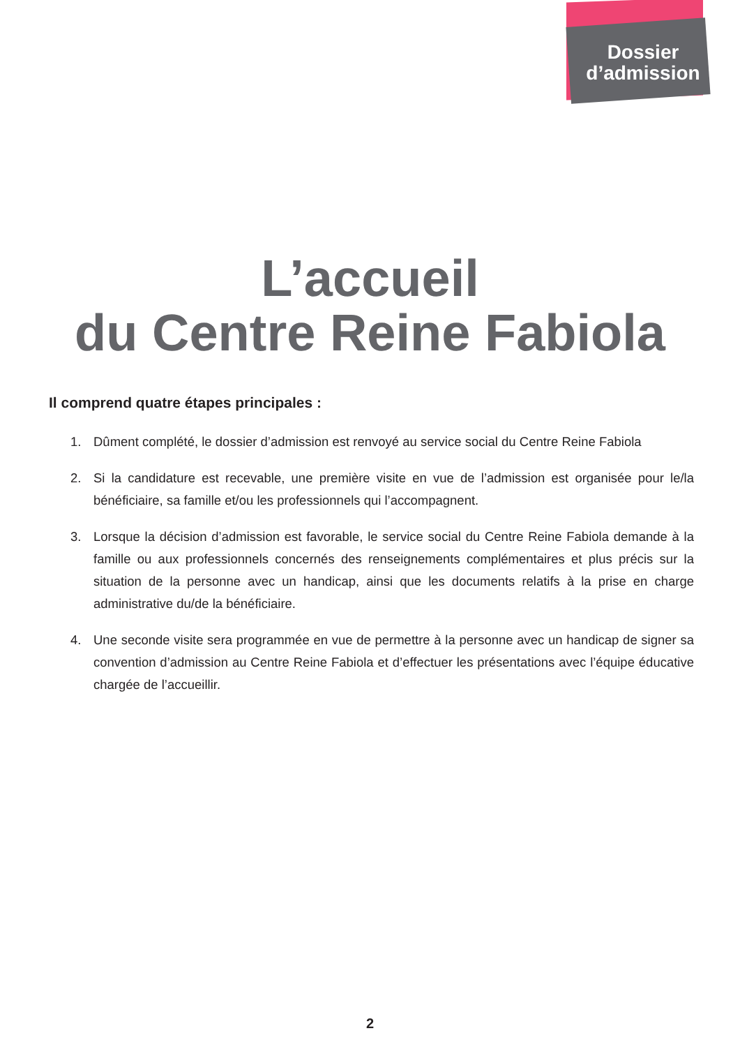Dossier
d’admission
L’accueil
du Centre Reine Fabiola
Il comprend quatre étapes principales :
1. Dûment complété, le dossier d’admission est renvoyé au service social du Centre Reine Fabiola
2. Si la candidature est recevable, une première visite en vue de l’admission est organisée pour le/la bénéficiaire, sa famille et/ou les professionnels qui l’accompagnent.
3. Lorsque la décision d’admission est favorable, le service social du Centre Reine Fabiola demande à la famille ou aux professionnels concernés des renseignements complémentaires et plus précis sur la situation de la personne avec un handicap, ainsi que les documents relatifs à la prise en charge administrative du/de la bénéficiaire.
4. Une seconde visite sera programmée en vue de permettre à la personne avec un handicap de signer sa convention d’admission au Centre Reine Fabiola et d’effectuer les présentations avec l’équipe éducative chargée de l’accueillir.
2